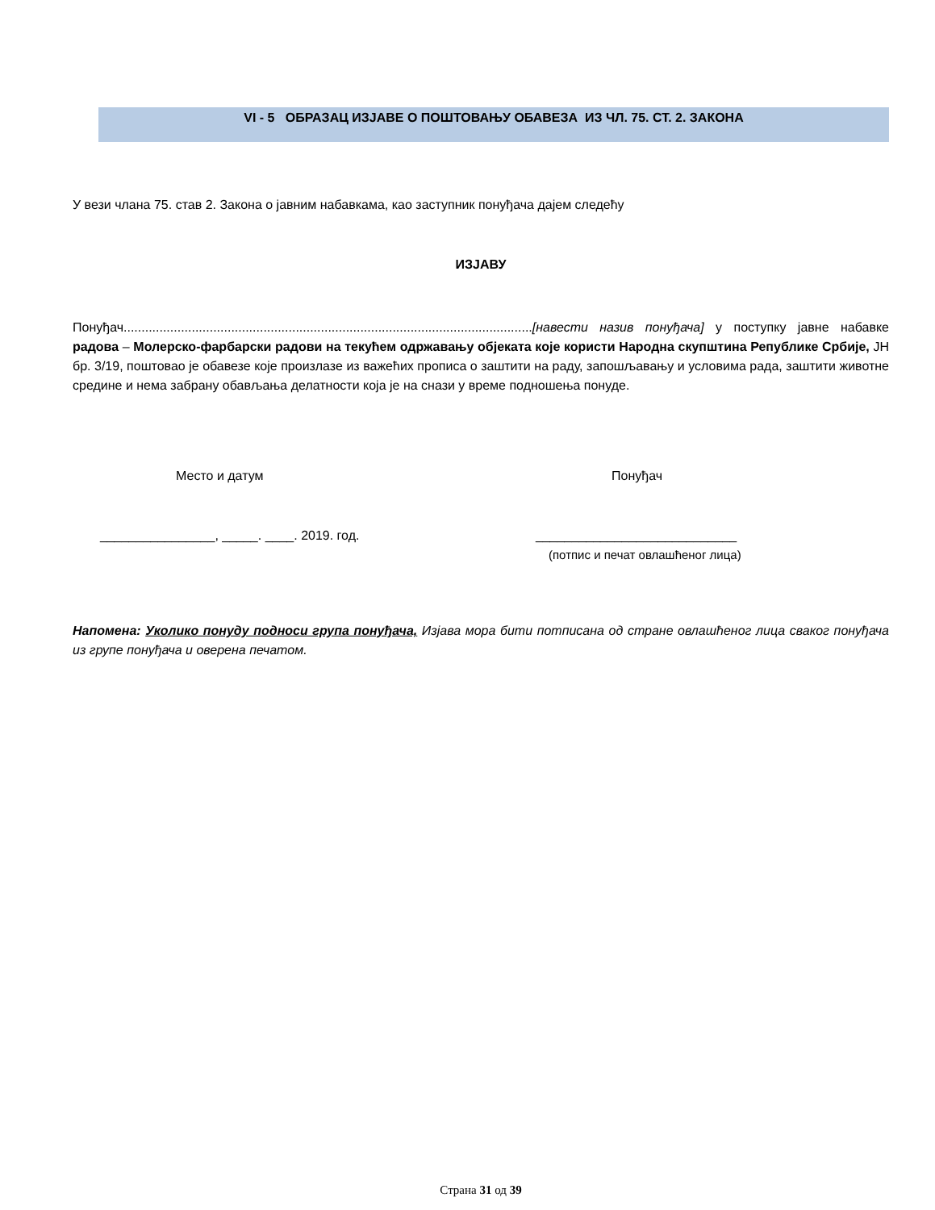VI - 5 ОБРАЗАЦ ИЗЈАВЕ О ПОШТОВАЊУ ОБАВЕЗА ИЗ ЧЛ. 75. СТ. 2. ЗАКОНА
У вези члана 75. став 2. Закона о јавним набавкама, као заступник понуђача дајем следећу
ИЗЈАВУ
Понуђач..................................................................................................................[навести назив понуђача] у поступку јавне набавке радова – Молерско-фарбарски радови на текућем одржавању објеката које користи Народна скупштина Републике Србије, ЈН бр. 3/19, поштовао је обавезе које произлазе из важећих прописа о заштити на раду, запошљавању и условима рада, заштити животне средине и нема забрану обављања делатности која је на снази у време подношења понуде.
Место и датум Понуђач
________________, _____. ____. 2019. год. ____________________________
(потпис и печат овлашћеног лица)
Напомена: Уколико понуду подноси група понуђача, Изјава мора бити потписана од стране овлашћеног лица сваког понуђача из групе понуђача и оверена печатом.
Страна 31 од 39